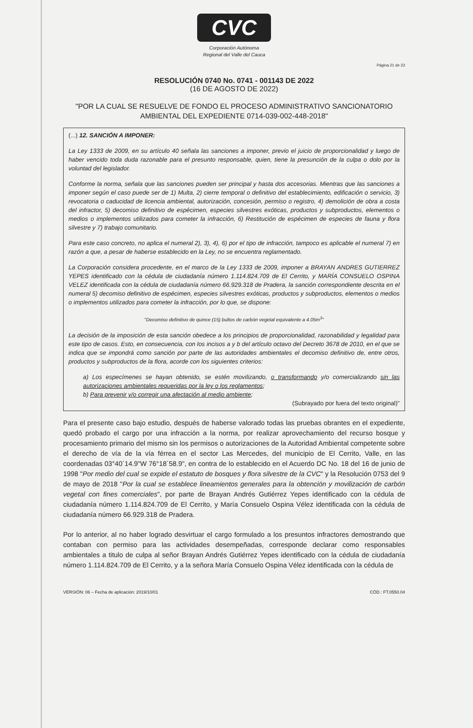CVC
Corporación Autónoma
Regional del Valle del Cauca
Página 21 de 23
RESOLUCIÓN 0740 No. 0741 - 001143 DE 2022
(16 DE AGOSTO DE 2022)
"POR LA CUAL SE RESUELVE DE FONDO EL PROCESO ADMINISTRATIVO SANCIONATORIO AMBIENTAL DEL EXPEDIENTE 0714-039-002-448-2018"
(...) 12. SANCIÓN A IMPONER:
La Ley 1333 de 2009, en su artículo 40 señala las sanciones a imponer, previo el juicio de proporcionalidad y luego de haber vencido toda duda razonable para el presunto responsable, quien, tiene la presunción de la culpa o dolo por la voluntad del legislador.
Conforme la norma, señala que las sanciones pueden ser principal y hasta dos accesorias. Mientras que las sanciones a imponer según el caso puede ser de 1) Multa, 2) cierre temporal o definitivo del establecimiento, edificación o servicio, 3) revocatoria o caducidad de licencia ambiental, autorización, concesión, permiso o registro, 4) demolición de obra a costa del infractor, 5) decomiso definitivo de espécimen, especies silvestres exóticas, productos y subproductos, elementos o medios o implementos utilizados para cometer la infracción, 6) Restitución de espécimen de especies de fauna y flora silvestre y 7) trabajo comunitario.
Para este caso concreto, no aplica el numeral 2), 3), 4), 6) por el tipo de infracción, tampoco es aplicable el numeral 7) en razón a que, a pesar de haberse establecido en la Ley, no se encuentra reglamentado.
La Corporación considera procedente, en el marco de la Ley 1333 de 2009, imponer a BRAYAN ANDRES GUTIERREZ YEPES identificado con la cédula de ciudadanía número 1.114.824.709 de El Cerrito, y MARÍA CONSUELO OSPINA VELEZ identificada con la cédula de ciudadanía número 66.929.318 de Pradera, la sanción correspondiente descrita en el numeral 5) decomiso definitivo de espécimen, especies silvestres exóticas, productos y subproductos, elementos o medios o implementos utilizados para cometer la infracción, por lo que, se dispone:
"Decomiso definitivo de quince (15) bultos de carbón vegetal equivalente a 4.05m<sup>3</sup>"
La decisión de la imposición de esta sanción obedece a los principios de proporcionalidad, razonabilidad y legalidad para este tipo de casos. Esto, en consecuencia, con los incisos a y b del artículo octavo del Decreto 3678 de 2010, en el que se indica que se impondrá como sanción por parte de las autoridades ambientales el decomiso definitivo de, entre otros, productos y subproductos de la flora, acorde con los siguientes criterios:
a) Los especímenes se hayan obtenido, se estén movilizando, o transformando y/o comercializando sin las autorizaciones ambientales requeridas por la ley o los reglamentos;
b) Para prevenir y/o corregir una afectación al medio ambiente;
(Subrayado por fuera del texto original)"
Para el presente caso bajo estudio, después de haberse valorado todas las pruebas obrantes en el expediente, quedó probado el cargo por una infracción a la norma, por realizar aprovechamiento del recurso bosque y procesamiento primario del mismo sin los permisos o autorizaciones de la Autoridad Ambiental competente sobre el derecho de vía de la vía férrea en el sector Las Mercedes, del municipio de El Cerrito, Valle, en las coordenadas 03°40´14.9"W 76°18´58.9", en contra de lo establecido en el Acuerdo DC No. 18 del 16 de junio de 1998 "Por medio del cual se expide el estatuto de bosques y flora silvestre de la CVC" y la Resolución 0753 del 9 de mayo de 2018 "Por la cual se establece lineamientos generales para la obtención y movilización de carbón vegetal con fines comerciales", por parte de Brayan Andrés Gutiérrez Yepes identificado con la cédula de ciudadanía número 1.114.824.709 de El Cerrito, y María Consuelo Ospina Vélez identificada con la cédula de ciudadanía número 66.929.318 de Pradera.
Por lo anterior, al no haber logrado desvirtuar el cargo formulado a los presuntos infractores demostrando que contaban con permiso para las actividades desempeñadas, corresponde declarar como responsables ambientales a titulo de culpa al señor Brayan Andrés Gutiérrez Yepes identificado con la cédula de ciudadanía número 1.114.824.709 de El Cerrito, y a la señora María Consuelo Ospina Vélez identificada con la cédula de
VERSIÓN: 06 – Fecha de aplicación: 2019/10/01 CÓD.: FT.0550.04